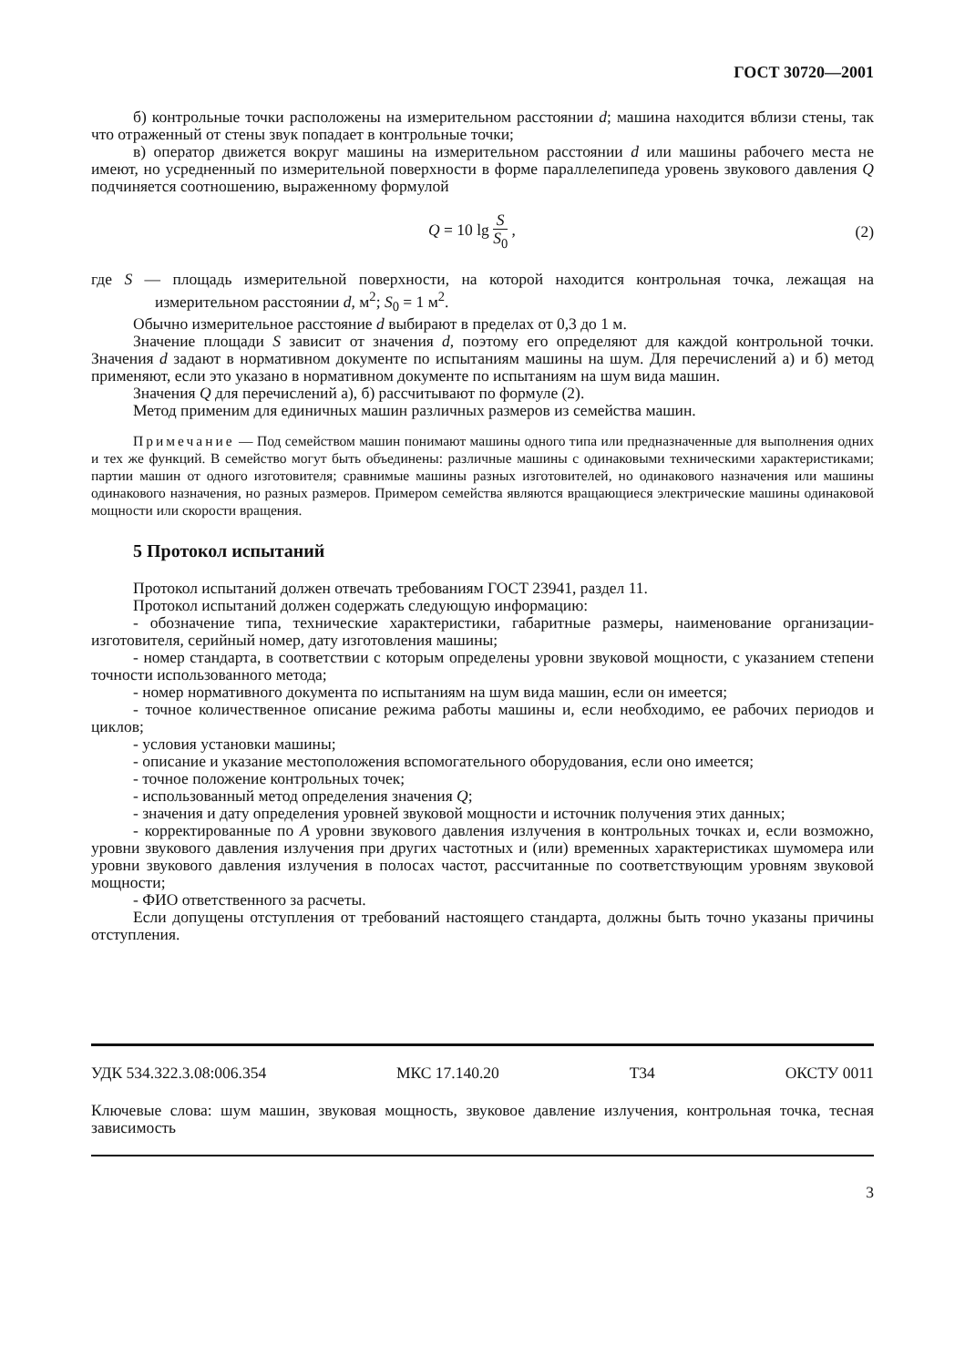ГОСТ 30720—2001
б) контрольные точки расположены на измерительном расстоянии d; машина находится вблизи стены, так что отраженный от стены звук попадает в контрольные точки;
в) оператор движется вокруг машины на измерительном расстоянии d или машины рабочего места не имеют, но усредненный по измерительной поверхности в форме параллелепипеда уровень звукового давления Q подчиняется соотношению, выраженному формулой
Q = 10 lg S S<sub>0</sub> , (2)
где S — площадь измерительной поверхности, на которой находится контрольная точка, лежащая на измерительном расстоянии d, м<sup>2</sup>; S<sub>0</sub> = 1 м<sup>2</sup>.
Обычно измерительное расстояние d выбирают в пределах от 0,3 до 1 м.
Значение площади S зависит от значения d, поэтому его определяют для каждой контрольной точки. Значения d задают в нормативном документе по испытаниям машины на шум. Для перечислений а) и б) метод применяют, если это указано в нормативном документе по испытаниям на шум вида машин.
Значения Q для перечислений а), б) рассчитывают по формуле (2).
Метод применим для единичных машин различных размеров из семейства машин.
Примечание — Под семейством машин понимают машины одного типа или предназначенные для выполнения одних и тех же функций. В семейство могут быть объединены: различные машины с одинаковыми техническими характеристиками; партии машин от одного изготовителя; сравнимые машины разных изготовителей, но одинакового назначения или машины одинакового назначения, но разных размеров. Примером семейства являются вращающиеся электрические машины одинаковой мощности или скорости вращения.
5 Протокол испытаний
Протокол испытаний должен отвечать требованиям ГОСТ 23941, раздел 11.
Протокол испытаний должен содержать следующую информацию:
- обозначение типа, технические характеристики, габаритные размеры, наименование организации-изготовителя, серийный номер, дату изготовления машины;
- номер стандарта, в соответствии с которым определены уровни звуковой мощности, с указанием степени точности использованного метода;
- номер нормативного документа по испытаниям на шум вида машин, если он имеется;
- точное количественное описание режима работы машины и, если необходимо, ее рабочих периодов и циклов;
- условия установки машины;
- описание и указание местоположения вспомогательного оборудования, если оно имеется;
- точное положение контрольных точек;
- использованный метод определения значения Q;
- значения и дату определения уровней звуковой мощности и источник получения этих данных;
- корректированные по A уровни звукового давления излучения в контрольных точках и, если возможно, уровни звукового давления излучения при других частотных и (или) временных характеристиках шумомера или уровни звукового давления излучения в полосах частот, рассчитанные по соответствующим уровням звуковой мощности;
- ФИО ответственного за расчеты.
Если допущены отступления от требований настоящего стандарта, должны быть точно указаны причины отступления.
УДК 534.322.3.08:006.354 МКС 17.140.20 Т34 ОКСТУ 0011
Ключевые слова: шум машин, звуковая мощность, звуковое давление излучения, контрольная точка, тесная зависимость
3